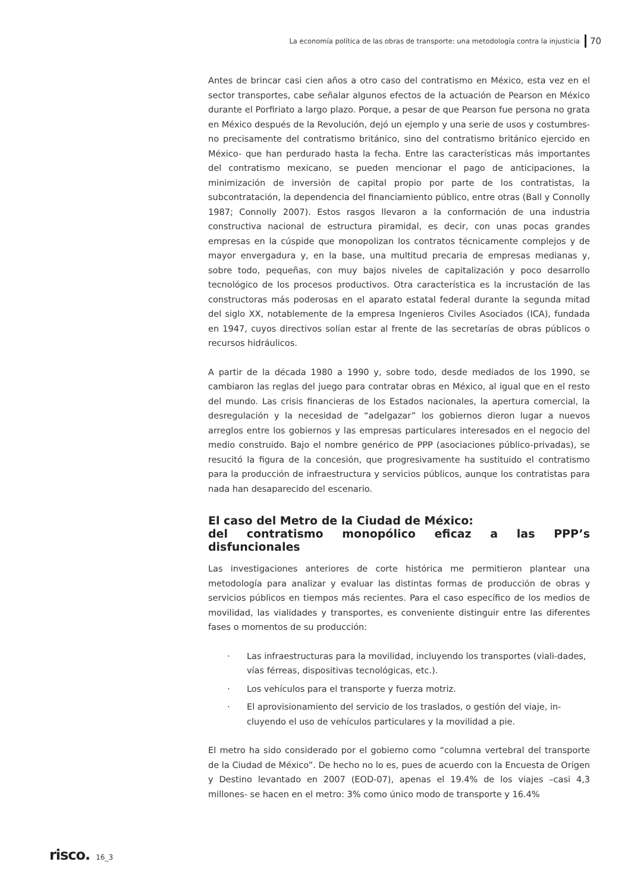La economía política de las obras de transporte: una metodología contra la injusticia 70
Antes de brincar casi cien años a otro caso del contratismo en México, esta vez en el sector transportes, cabe señalar algunos efectos de la actuación de Pearson en México durante el Porfiriato a largo plazo. Porque, a pesar de que Pearson fue persona no grata en México después de la Revolución, dejó un ejemplo y una serie de usos y costumbres- no precisamente del contratismo británico, sino del contratismo británico ejercido en México- que han perdurado hasta la fecha. Entre las características más importantes del contratismo mexicano, se pueden mencionar el pago de anticipaciones, la minimización de inversión de capital propio por parte de los contratistas, la subcontratación, la dependencia del financiamiento público, entre otras (Ball y Connolly 1987; Connolly 2007). Estos rasgos llevaron a la conformación de una industria constructiva nacional de estructura piramidal, es decir, con unas pocas grandes empresas en la cúspide que monopolizan los contratos técnicamente complejos y de mayor envergadura y, en la base, una multitud precaria de empresas medianas y, sobre todo, pequeñas, con muy bajos niveles de capitalización y poco desarrollo tecnológico de los procesos productivos. Otra característica es la incrustación de las constructoras más poderosas en el aparato estatal federal durante la segunda mitad del siglo XX, notablemente de la empresa Ingenieros Civiles Asociados (ICA), fundada en 1947, cuyos directivos solían estar al frente de las secretarías de obras públicos o recursos hidráulicos.
A partir de la década 1980 a 1990 y, sobre todo, desde mediados de los 1990, se cambiaron las reglas del juego para contratar obras en México, al igual que en el resto del mundo. Las crisis financieras de los Estados nacionales, la apertura comercial, la desregulación y la necesidad de “adelgazar” los gobiernos dieron lugar a nuevos arreglos entre los gobiernos y las empresas particulares interesados en el negocio del medio construido. Bajo el nombre genérico de PPP (asociaciones público-privadas), se resucitó la figura de la concesión, que progresivamente ha sustituido el contratismo para la producción de infraestructura y servicios públicos, aunque los contratistas para nada han desaparecido del escenario.
El caso del Metro de la Ciudad de México:
del contratismo monopólico eficaz a las PPP’s disfuncionales
Las investigaciones anteriores de corte histórica me permitieron plantear una metodología para analizar y evaluar las distintas formas de producción de obras y servicios públicos en tiempos más recientes. Para el caso específico de los medios de movilidad, las vialidades y transportes, es conveniente distinguir entre las diferentes fases o momentos de su producción:
· Las infraestructuras para la movilidad, incluyendo los transportes (viali-dades, vías férreas, dispositivas tecnológicas, etc.).
· Los vehículos para el transporte y fuerza motriz.
· El aprovisionamiento del servicio de los traslados, o gestión del viaje, in-cluyendo el uso de vehículos particulares y la movilidad a pie.
El metro ha sido considerado por el gobierno como “columna vertebral del transporte de la Ciudad de México”. De hecho no lo es, pues de acuerdo con la Encuesta de Origen y Destino levantado en 2007 (EOD-07), apenas el 19.4% de los viajes –casi 4,3 millones- se hacen en el metro: 3% como único modo de transporte y 16.4%
risco. 16_3